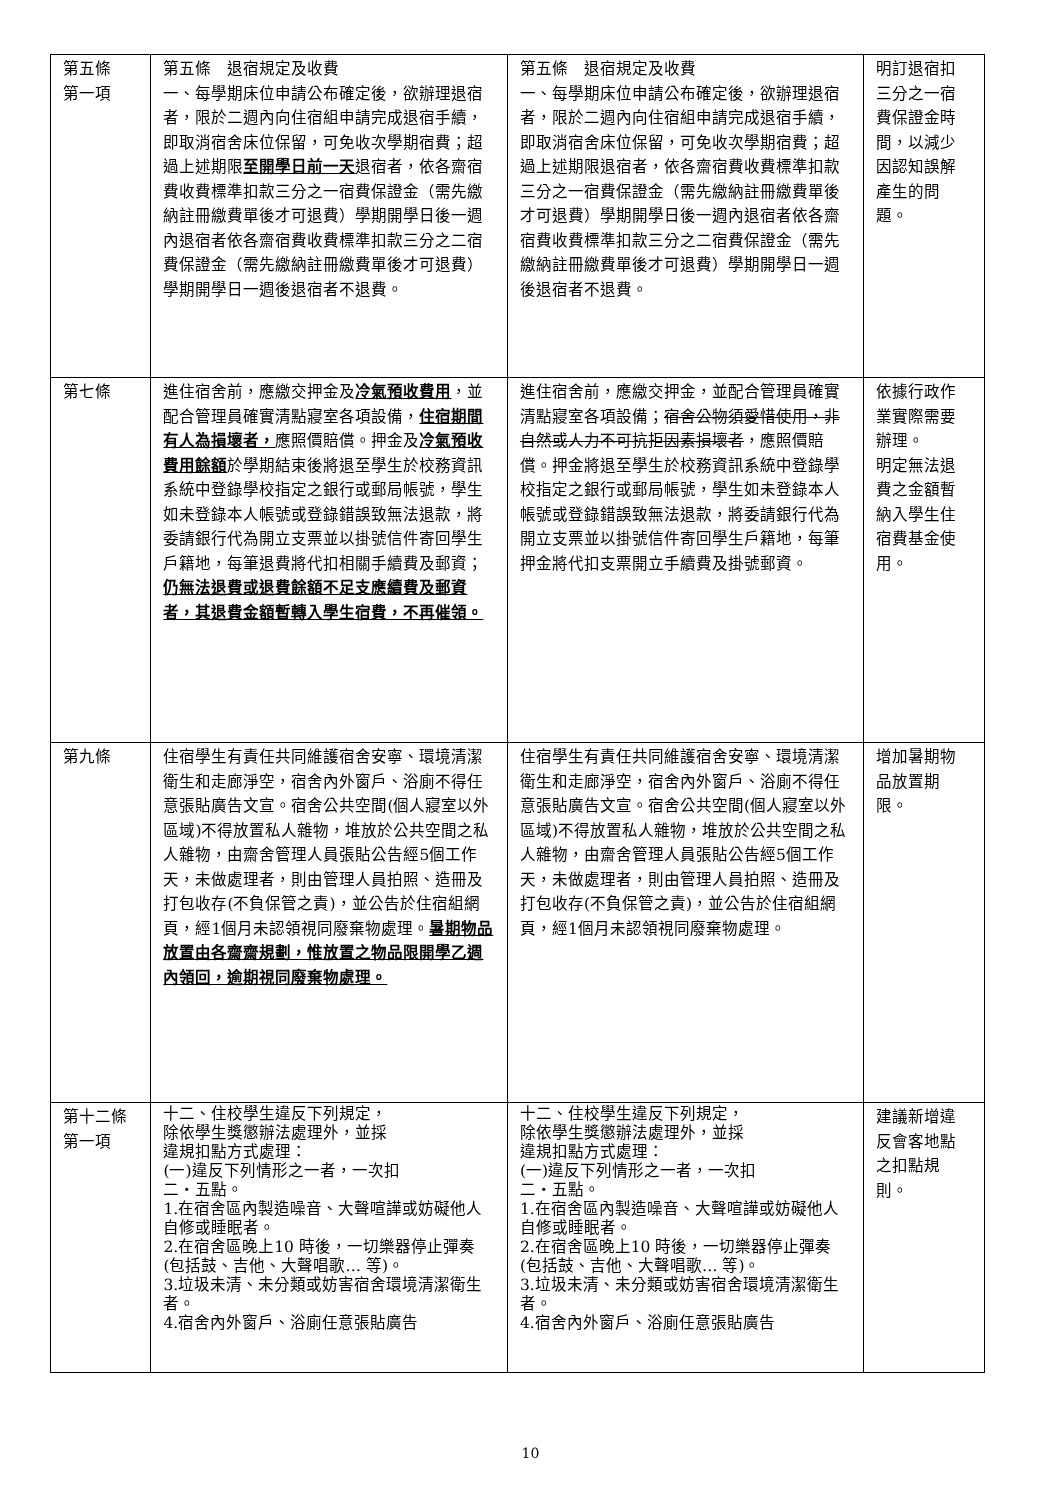| 第五條 第一項 | 第五條 退宿規定及收費 一、每學期床位申請公布確定後，欲辦理退宿者，限於二週內向住宿組申請完成退宿手續，即取消宿舍床位保留，可免收次學期宿費；超過上述期限 至開學日前一天 退宿者，依各齋宿費收費標準扣款三分之一宿費保證金（需先繳納註冊繳費單後才可退費）學期開學日後一週內退宿者依各齋宿費收費標準扣款三分之二宿費保證金（需先繳納註冊繳費單後才可退費）學期開學日一週後退宿者不退費。 | 第五條 退宿規定及收費 一、每學期床位申請公布確定後，欲辦理退宿者，限於二週內向住宿組申請完成退宿手續，即取消宿舍床位保留，可免收次學期宿費；超過上述期限退宿者，依各齋宿費收費標準扣款三分之一宿費保證金（需先繳納註冊繳費單後才可退費）學期開學日後一週內退宿者依各齋宿費收費標準扣款三分之二宿費保證金（需先繳納註冊繳費單後才可退費）學期開學日一週後退宿者不退費。 | 明訂退宿扣三分之一宿費保證金時間，以減少因認知誤解產生的問題。 |
| 第七條 | 進住宿舍前，應繳交押金及 冷氣預收費用 ，並配合管理員確實清點寢室各項設備， 住宿期間有人為損壞者， 應照價賠償。押金及 冷氣預收費用餘額 於學期結束後將退至學生於校務資訊系統中登錄學校指定之銀行或郵局帳號，學生如未登錄本人帳號或登錄錯誤致無法退款，將委請銀行代為開立支票並以掛號信件寄回學生戶籍地，每筆退費將代扣相關手續費及郵資； 仍無法退費或退費餘額不足支應續費及郵資者，其退費金額暫轉入學生宿費，不再催領。 | 進住宿舍前，應繳交押金，並配合管理員確實清點寢室各項設備； 宿舍公物須愛惜使用，非自然或人力不可抗拒因素損壞者 ，應照價賠償。押金將退至學生於校務資訊系統中登錄學校指定之銀行或郵局帳號，學生如未登錄本人帳號或登錄錯誤致無法退款，將委請銀行代為開立支票並以掛號信件寄回學生戶籍地，每筆押金將代扣支票開立手續費及掛號郵資。 | 依據行政作業實際需要辦理。 明定無法退費之金額暫納入學生住宿費基金使用。 |
| 第九條 | 住宿學生有責任共同維護宿舍安寧、環境清潔衛生和走廊淨空，宿舍內外窗戶、浴廁不得任意張貼廣告文宣。宿舍公共空間(個人寢室以外區域)不得放置私人雜物，堆放於公共空間之私人雜物，由齋舍管理人員張貼公告經5個工作天，未做處理者，則由管理人員拍照、造冊及打包收存(不負保管之責)，並公告於住宿組網頁，經1個月未認領視同廢棄物處理。 暑期物品放置由各齋齋規劃，惟放置之物品限開學乙週內領回，逾期視同廢棄物處理。 | 住宿學生有責任共同維護宿舍安寧、環境清潔衛生和走廊淨空，宿舍內外窗戶、浴廁不得任意張貼廣告文宣。宿舍公共空間(個人寢室以外區域)不得放置私人雜物，堆放於公共空間之私人雜物，由齋舍管理人員張貼公告經5個工作天，未做處理者，則由管理人員拍照、造冊及打包收存(不負保管之責)，並公告於住宿組網頁，經1個月未認領視同廢棄物處理。 | 增加暑期物品放置期限。 |
| 第十二條第一項 | 十二、住校學生違反下列規定， 除依學生獎懲辦法處理外，並採 違規扣點方式處理： (一)違反下列情形之一者，一次扣 二‧五點。 1.在宿舍區內製造噪音、大聲喧譁或妨礙他人自修或睡眠者。 2.在宿舍區晚上10 時後，一切樂器停止彈奏(包括鼓、吉他、大聲唱歌… 等)。 3.垃圾未清、未分類或妨害宿舍環境清潔衛生者。 4.宿舍內外窗戶、浴廁任意張貼廣告 | 十二、住校學生違反下列規定， 除依學生獎懲辦法處理外，並採 違規扣點方式處理： (一)違反下列情形之一者，一次扣 二‧五點。 1.在宿舍區內製造噪音、大聲喧譁或妨礙他人自修或睡眠者。 2.在宿舍區晚上10 時後，一切樂器停止彈奏(包括鼓、吉他、大聲唱歌… 等)。 3.垃圾未清、未分類或妨害宿舍環境清潔衛生者。 4.宿舍內外窗戶、浴廁任意張貼廣告 | 建議新增違反會客地點之扣點規則。 |
10